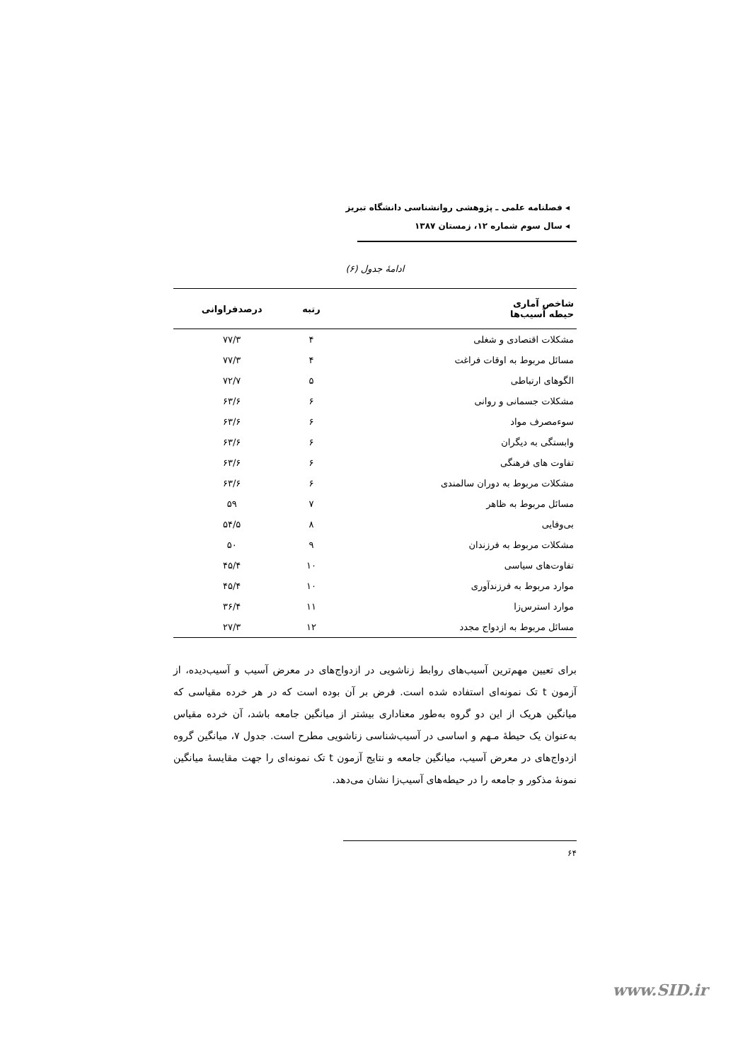◂ فصلنامه علمی ـ پژوهشی روانشناسی دانشگاه تبریز
◂ سال سوم شماره ۱۲، زمستان ۱۳۸۷
ادامهٔ جدول (۶)
| شاخص آماری حیطه آسیب‌ها | رتبه | درصدفراوانی |
| --- | --- | --- |
| مشکلات اقتصادی و شغلی | ۴ | ۷۷/۳ |
| مسائل مربوط به اوقات فراغت | ۴ | ۷۷/۳ |
| الگوهای ارتباطی | ۵ | ۷۲/۷ |
| مشکلات جسمانی و روانی | ۶ | ۶۳/۶ |
| سوءمصرف مواد | ۶ | ۶۳/۶ |
| وابستگی به دیگران | ۶ | ۶۳/۶ |
| تفاوت های فرهنگی | ۶ | ۶۳/۶ |
| مشکلات مربوط به دوران سالمندی | ۶ | ۶۳/۶ |
| مسائل مربوط به ظاهر | ۷ | ۵۹ |
| بی‌وفایی | ۸ | ۵۴/۵ |
| مشکلات مربوط به فرزندان | ۹ | ۵۰ |
| تفاوت‌های سیاسی | ۱۰ | ۴۵/۴ |
| موارد مربوط به فرزندآوری | ۱۰ | ۴۵/۴ |
| موارد استرس‌زا | ۱۱ | ۳۶/۴ |
| مسائل مربوط به ازدواج مجدد | ۱۲ | ۲۷/۳ |
برای تعیین مهم‌ترین آسیب‌های روابط زناشویی در ازدواج‌های در معرض آسیب و آسیب‌دیده، از آزمون t تک نمونه‌ای استفاده شده است. فرض بر آن بوده است که در هر خرده مقیاسی که میانگین هریک از این دو گروه به‌طور معناداری بیشتر از میانگین جامعه باشد، آن خرده مقیاس به‌عنوان یک حیطهٔ مـهم و اساسی در آسیب‌شناسی زناشویی مطرح است. جدول ۷، میانگین گروه ازدواج‌های در معرض آسیب، میانگین جامعه و نتایج آزمون t تک نمونه‌ای را جهت مقایسهٔ میانگین نمونهٔ مذکور و جامعه را در حیطه‌های آسیب‌زا نشان می‌دهد.
۶۴
www.SID.ir